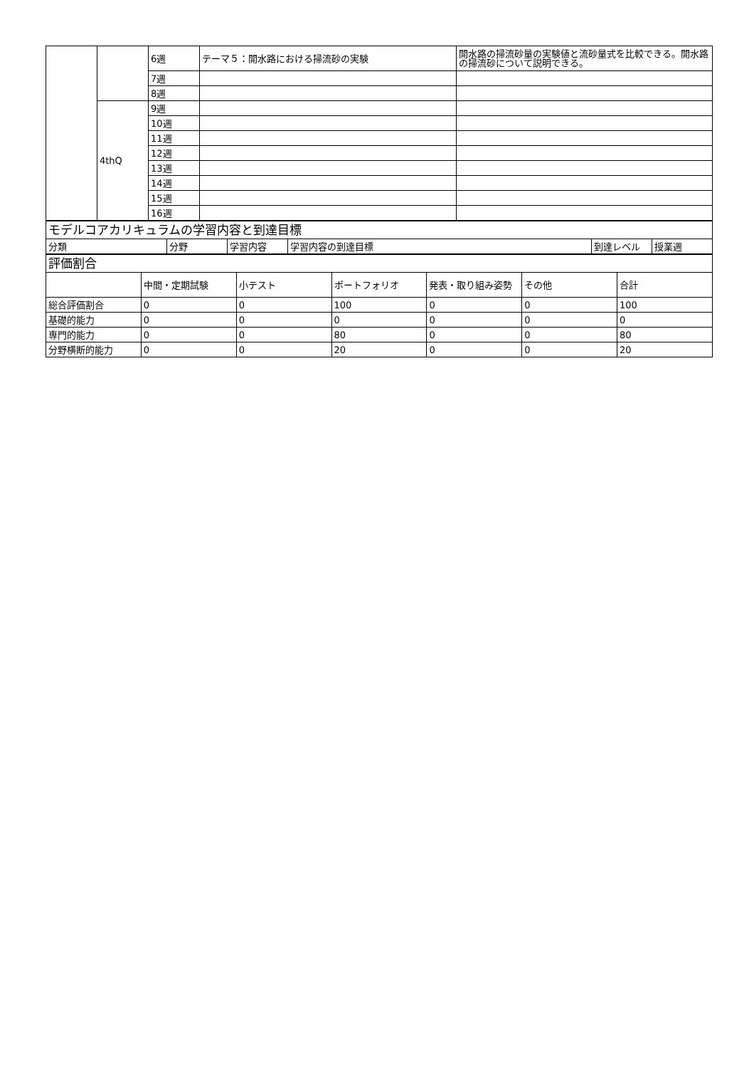| | | 6週 | テーマ５：開水路における掃流砂の実験 | 開水路の掃流砂量の実験値と流砂量式を比較できる。開水路の掃流砂について説明できる。 |
| | | 7週 | | |
| | | 8週 | | |
| | 4thQ | 9週 | | |
| | | 10週 | | |
| | | 11週 | | |
| | | 12週 | | |
| | | 13週 | | |
| | | 14週 | | |
| | | 15週 | | |
| | | 16週 | | |
| モデルコアカリキュラムの学習内容と到達目標 | | | | | |
| 分類 | 分野 | 学習内容 | 学習内容の到達目標 | 到達レベル | 授業週 |
| 評価割合 | | | | | | |
| | 中間・定期試験 | 小テスト | ポートフォリオ | 発表・取り組み姿勢 | その他 | 合計 |
| 総合評価割合 | 0 | 0 | 100 | 0 | 0 | 100 |
| 基礎的能力 | 0 | 0 | 0 | 0 | 0 | 0 |
| 専門的能力 | 0 | 0 | 80 | 0 | 0 | 80 |
| 分野横断的能力 | 0 | 0 | 20 | 0 | 0 | 20 |